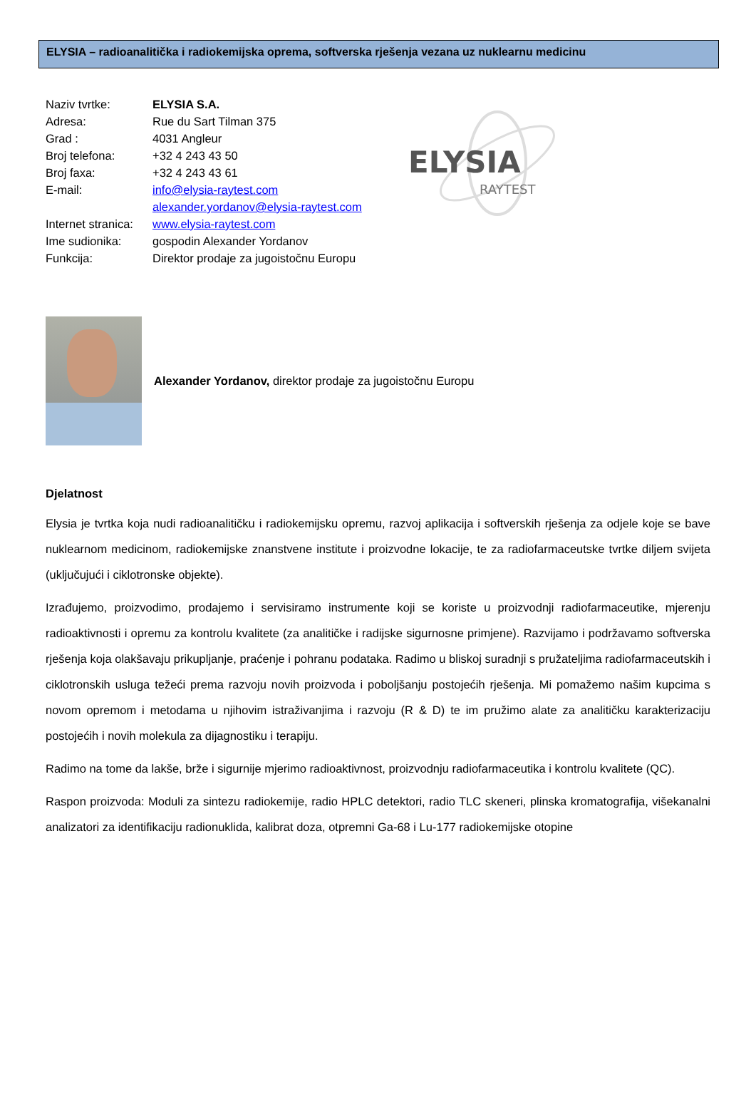ELYSIA – radioanalitička i radiokemijska oprema, softverska rješenja vezana uz nuklearnu medicinu
Naziv tvrtke: ELYSIA S.A.
Adresa: Rue du Sart Tilman 375
Grad : 4031 Angleur
Broj telefona: +32 4 243 43 50
Broj faxa: +32 4 243 43 61
E-mail: info@elysia-raytest.com
alexander.yordanov@elysia-raytest.com
Internet stranica: www.elysia-raytest.com
Ime sudionika: gospodin Alexander Yordanov
Funkcija: Direktor prodaje za jugoistočnu Europu
ELYSIA
RAYTEST
Alexander Yordanov, direktor prodaje za jugoistočnu Europu
Djelatnost
Elysia je tvrtka koja nudi radioanalitičku i radiokemijsku opremu, razvoj aplikacija i softverskih rješenja za odjele koje se bave nuklearnom medicinom, radiokemijske znanstvene institute i proizvodne lokacije, te za radiofarmaceutske tvrtke diljem svijeta (uključujući i ciklotronske objekte).
Izrađujemo, proizvodimo, prodajemo i servisiramo instrumente koji se koriste u proizvodnji radiofarmaceutike, mjerenju radioaktivnosti i opremu za kontrolu kvalitete (za analitičke i radijske sigurnosne primjene). Razvijamo i podržavamo softverska rješenja koja olakšavaju prikupljanje, praćenje i pohranu podataka. Radimo u bliskoj suradnji s pružateljima radiofarmaceutskih i ciklotronskih usluga težeći prema razvoju novih proizvoda i poboljšanju postojećih rješenja. Mi pomažemo našim kupcima s novom opremom i metodama u njihovim istraživanjima i razvoju (R & D) te im pružimo alate za analitičku karakterizaciju postojećih i novih molekula za dijagnostiku i terapiju.
Radimo na tome da lakše, brže i sigurnije mjerimo radioaktivnost, proizvodnju radiofarmaceutika i kontrolu kvalitete (QC).
Raspon proizvoda: Moduli za sintezu radiokemije, radio HPLC detektori, radio TLC skeneri, plinska kromatografija, višekanalni analizatori za identifikaciju radionuklida, kalibrat doza, otpremni Ga-68 i Lu-177 radiokemijske otopine